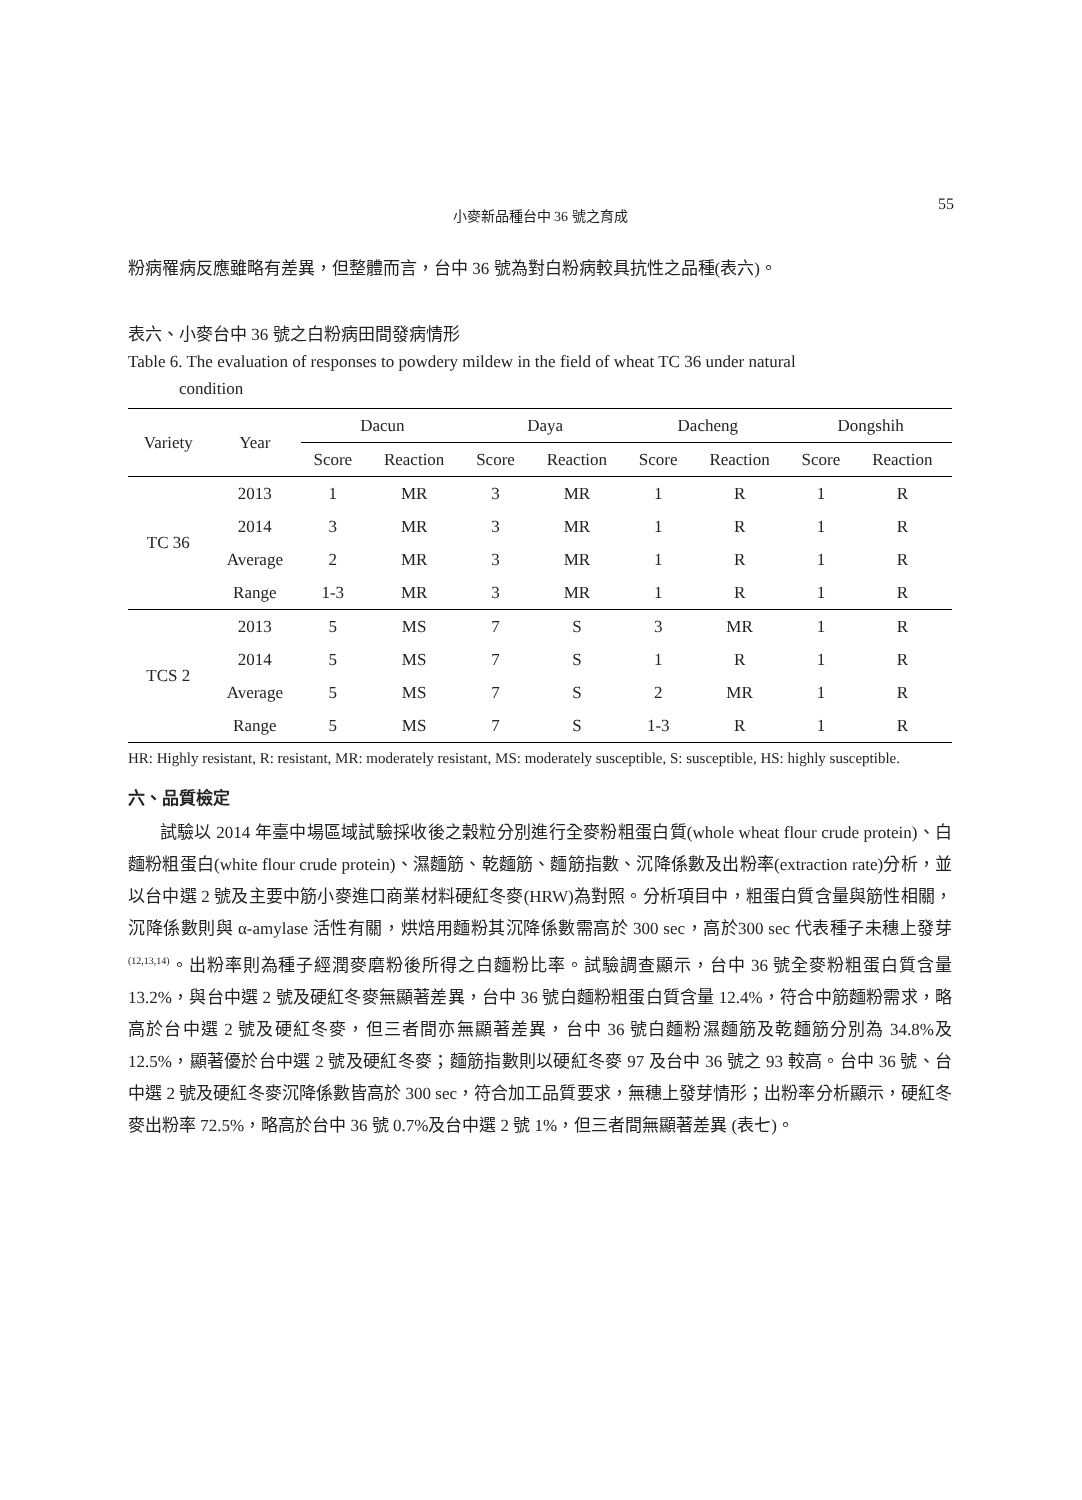小麥新品種台中 36 號之育成 55
粉病罹病反應雖略有差異，但整體而言，台中 36 號為對白粉病較具抗性之品種(表六)。
表六、小麥台中 36 號之白粉病田間發病情形
Table 6. The evaluation of responses to powdery mildew in the field of wheat TC 36 under natural
condition
| Variety | Year | Dacun | | Daya | | Dacheng | | Dongshih | |
| --- | --- | --- | --- | --- | --- | --- | --- | --- | --- |
| | | Score | Reaction | Score | Reaction | Score | Reaction | Score | Reaction |
| TC 36 | 2013 | 1 | MR | 3 | MR | 1 | R | 1 | R |
| | 2014 | 3 | MR | 3 | MR | 1 | R | 1 | R |
| | Average | 2 | MR | 3 | MR | 1 | R | 1 | R |
| | Range | 1-3 | MR | 3 | MR | 1 | R | 1 | R |
| TCS 2 | 2013 | 5 | MS | 7 | S | 3 | MR | 1 | R |
| | 2014 | 5 | MS | 7 | S | 1 | R | 1 | R |
| | Average | 5 | MS | 7 | S | 2 | MR | 1 | R |
| | Range | 5 | MS | 7 | S | 1-3 | R | 1 | R |
HR: Highly resistant, R: resistant, MR: moderately resistant, MS: moderately susceptible, S: susceptible, HS: highly susceptible.
六、品質檢定
試驗以 2014 年臺中場區域試驗採收後之穀粒分別進行全麥粉粗蛋白質(whole wheat flour crude protein)、白麵粉粗蛋白(white flour crude protein)、濕麵筋、乾麵筋、麵筋指數、沉降係數及出粉率(extraction rate)分析，並以台中選 2 號及主要中筋小麥進口商業材料硬紅冬麥(HRW)為對照。分析項目中，粗蛋白質含量與筋性相關，沉降係數則與 α-amylase 活性有關，烘焙用麵粉其沉降係數需高於 300 sec，高於300 sec 代表種子未穗上發芽<sup>(12,13,14)</sup>。出粉率則為種子經潤麥磨粉後所得之白麵粉比率。試驗調查顯示，台中 36 號全麥粉粗蛋白質含量13.2%，與台中選 2 號及硬紅冬麥無顯著差異，台中 36 號白麵粉粗蛋白質含量 12.4%，符合中筋麵粉需求，略高於台中選 2 號及硬紅冬麥，但三者間亦無顯著差異，台中 36 號白麵粉濕麵筋及乾麵筋分別為 34.8%及12.5%，顯著優於台中選 2 號及硬紅冬麥；麵筋指數則以硬紅冬麥 97 及台中 36 號之 93 較高。台中 36 號、台中選 2 號及硬紅冬麥沉降係數皆高於 300 sec，符合加工品質要求，無穗上發芽情形；出粉率分析顯示，硬紅冬麥出粉率 72.5%，略高於台中 36 號 0.7%及台中選 2 號 1%，但三者間無顯著差異 (表七)。